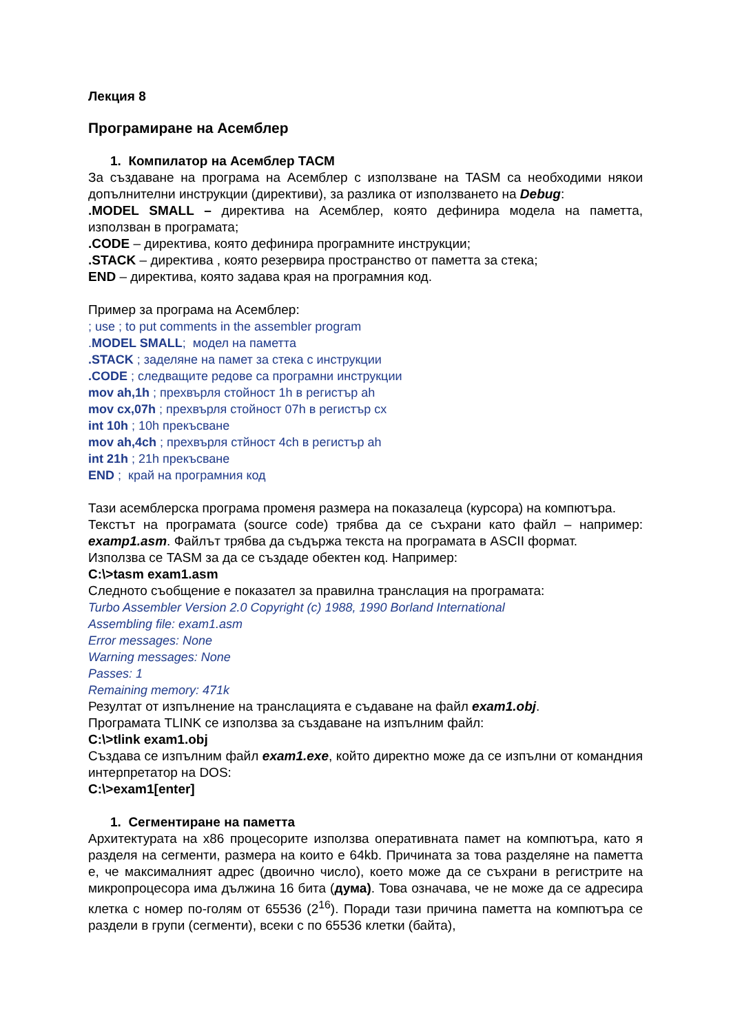Лекция 8
Програмиране на Асемблер
1. Компилатор на Асемблер ТАСМ
За създаване на програма на Асемблер с използване на TASM са необходими някои допълнителни инструкции (директиви), за разлика от използването на Debug:
.MODEL SMALL – директива на Асемблер, която дефинира модела на паметта, използван в програмата;
.CODE – директива, която дефинира програмните инструкции;
.STACK – директива , която резервира пространство от паметта за стека;
END – директива, която задава края на програмния код.
Пример за програма на Асемблер:
; use ; to put comments in the assembler program
.MODEL SMALL; модел на паметта
.STACK ; заделяне на памет за стека с инструкции
.CODE ; следващите редове са програмни инструкции
mov ah,1h ; прехвърля стойност 1h в регистър ah
mov cx,07h ; прехвърля стойност 07h в регистър cx
int 10h ; 10h прекъсване
mov ah,4ch ; прехвърля стйност 4ch в регистър ah
int 21h ; 21h прекъсване
END ; край на програмния код
Тази асемблерска програма променя размера на показалеца (курсора) на компютъра.
Текстът на програмата (source code) трябва да се съхрани като файл – например: examp1.asm. Файлът трябва да съдържа текста на програмата в ASCII формат.
Използва се TASM за да се създаде обектен код. Например:
C:\>tasm exam1.asm
Следното съобщение е показател за правилна транслация на програмата:
Turbo Assembler Version 2.0 Copyright (c) 1988, 1990 Borland International
Assembling file: exam1.asm
Error messages: None
Warning messages: None
Passes: 1
Remaining memory: 471k
Резултат от изпълнение на транслацията е съдаване на файл exam1.obj.
Програмата TLINK се използва за създаване на изпълним файл:
C:\>tlink exam1.obj
Създава се изпълним файл exam1.exe, който директно може да се изпълни от командния интерпретатор на DOS:
C:\>exam1[enter]
1. Сегментиране на паметта
Архитектурата на x86 процесорите използва оперативната памет на компютъра, като я разделя на сегменти, размера на които е 64kb. Причината за това разделяне на паметта е, че максималният адрес (двоично число), което може да се съхрани в регистрите на микропроцесора има дължина 16 бита (дума). Това означава, че не може да се адресира клетка с номер по-голям от 65536 (2<sup>16</sup>). Поради тази причина паметта на компютъра се раздели в групи (сегменти), всеки с по 65536 клетки (байта),